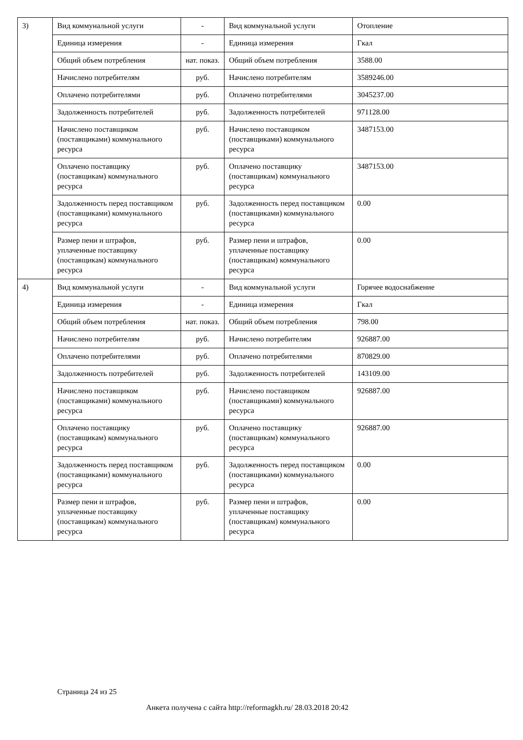| 3) | Вид коммунальной услуги | - | Вид коммунальной услуги | Отопление |
| | Единица измерения | - | Единица измерения | Гкал |
| | Общий объем потребления | нат. показ. | Общий объем потребления | 3588.00 |
| | Начислено потребителям | руб. | Начислено потребителям | 3589246.00 |
| | Оплачено потребителями | руб. | Оплачено потребителями | 3045237.00 |
| | Задолженность потребителей | руб. | Задолженность потребителей | 971128.00 |
| | Начислено поставщиком (поставщиками) коммунального ресурса | руб. | Начислено поставщиком (поставщиками) коммунального ресурса | 3487153.00 |
| | Оплачено поставщику (поставщикам) коммунального ресурса | руб. | Оплачено поставщику (поставщикам) коммунального ресурса | 3487153.00 |
| | Задолженность перед поставщиком (поставщиками) коммунального ресурса | руб. | Задолженность перед поставщиком (поставщиками) коммунального ресурса | 0.00 |
| | Размер пени и штрафов, уплаченные поставщику (поставщикам) коммунального ресурса | руб. | Размер пени и штрафов, уплаченные поставщику (поставщикам) коммунального ресурса | 0.00 |
| 4) | Вид коммунальной услуги | - | Вид коммунальной услуги | Горячее водоснабжение |
| | Единица измерения | - | Единица измерения | Гкал |
| | Общий объем потребления | нат. показ. | Общий объем потребления | 798.00 |
| | Начислено потребителям | руб. | Начислено потребителям | 926887.00 |
| | Оплачено потребителями | руб. | Оплачено потребителями | 870829.00 |
| | Задолженность потребителей | руб. | Задолженность потребителей | 143109.00 |
| | Начислено поставщиком (поставщиками) коммунального ресурса | руб. | Начислено поставщиком (поставщиками) коммунального ресурса | 926887.00 |
| | Оплачено поставщику (поставщикам) коммунального ресурса | руб. | Оплачено поставщику (поставщикам) коммунального ресурса | 926887.00 |
| | Задолженность перед поставщиком (поставщиками) коммунального ресурса | руб. | Задолженность перед поставщиком (поставщиками) коммунального ресурса | 0.00 |
| | Размер пени и штрафов, уплаченные поставщику (поставщикам) коммунального ресурса | руб. | Размер пени и штрафов, уплаченные поставщику (поставщикам) коммунального ресурса | 0.00 |
Страница 24 из 25
Анкета получена с сайта http://reformagkh.ru/ 28.03.2018 20:42